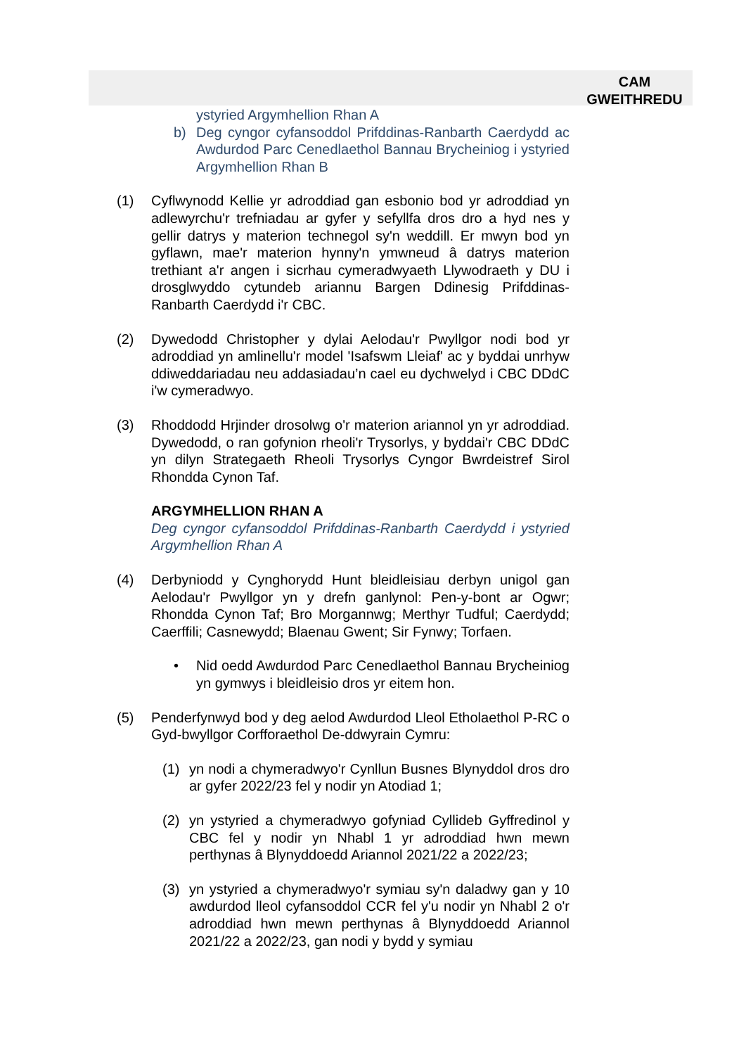CAM
GWEITHREDU
ystyried Argymhellion Rhan A
b) Deg cyngor cyfansoddol Prifddinas-Ranbarth Caerdydd ac Awdurdod Parc Cenedlaethol Bannau Brycheiniog i ystyried Argymhellion Rhan B
(1) Cyflwynodd Kellie yr adroddiad gan esbonio bod yr adroddiad yn adlewyrchu'r trefniadau ar gyfer y sefyllfa dros dro a hyd nes y gellir datrys y materion technegol sy'n weddill. Er mwyn bod yn gyflawn, mae'r materion hynny'n ymwneud â datrys materion trethiant a'r angen i sicrhau cymeradwyaeth Llywodraeth y DU i drosglwyddo cytundeb ariannu Bargen Ddinesig Prifddinas-Ranbarth Caerdydd i'r CBC.
(2) Dywedodd Christopher y dylai Aelodau'r Pwyllgor nodi bod yr adroddiad yn amlinellu'r model 'Isafswm Lleiaf' ac y byddai unrhyw ddiweddariadau neu addasiadau’n cael eu dychwelyd i CBC DDdC i'w cymeradwyo.
(3) Rhoddodd Hrjinder drosolwg o'r materion ariannol yn yr adroddiad. Dywedodd, o ran gofynion rheoli'r Trysorlys, y byddai'r CBC DDdC yn dilyn Strategaeth Rheoli Trysorlys Cyngor Bwrdeistref Sirol Rhondda Cynon Taf.
ARGYMHELLION RHAN A
Deg cyngor cyfansoddol Prifddinas-Ranbarth Caerdydd i ystyried Argymhellion Rhan A
(4) Derbyniodd y Cynghorydd Hunt bleidleisiau derbyn unigol gan Aelodau'r Pwyllgor yn y drefn ganlynol: Pen-y-bont ar Ogwr; Rhondda Cynon Taf; Bro Morgannwg; Merthyr Tudful; Caerdydd; Caerffili; Casnewydd; Blaenau Gwent; Sir Fynwy; Torfaen.
• Nid oedd Awdurdod Parc Cenedlaethol Bannau Brycheiniog yn gymwys i bleidleisio dros yr eitem hon.
(5) Penderfynwyd bod y deg aelod Awdurdod Lleol Etholaethol P-RC o Gyd-bwyllgor Corfforaethol De-ddwyrain Cymru:
(1) yn nodi a chymeradwyo'r Cynllun Busnes Blynyddol dros dro ar gyfer 2022/23 fel y nodir yn Atodiad 1;
(2) yn ystyried a chymeradwyo gofyniad Cyllideb Gyffredinol y CBC fel y nodir yn Nhabl 1 yr adroddiad hwn mewn perthynas â Blynyddoedd Ariannol 2021/22 a 2022/23;
(3) yn ystyried a chymeradwyo'r symiau sy'n daladwy gan y 10 awdurdod lleol cyfansoddol CCR fel y'u nodir yn Nhabl 2 o'r adroddiad hwn mewn perthynas â Blynyddoedd Ariannol 2021/22 a 2022/23, gan nodi y bydd y symiau